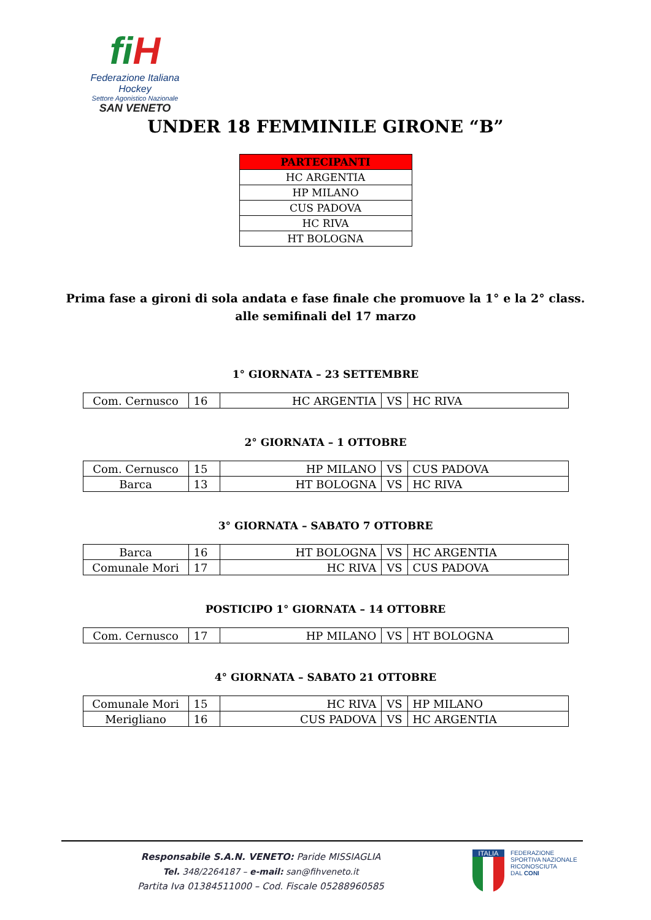fi H
Federazione Italiana Hockey
Settore Agonistico Nazionale
SAN VENETO
UNDER 18 FEMMINILE GIRONE “B”
| PARTECIPANTI |
| --- |
| HC ARGENTIA |
| HP MILANO |
| CUS PADOVA |
| HC RIVA |
| HT BOLOGNA |
Prima fase a gironi di sola andata e fase finale che promuove la 1° e la 2° class.
alle semifinali del 17 marzo
1° GIORNATA – 23 SETTEMBRE
| Com. Cernusco | 16 | HC ARGENTIA | VS | HC RIVA |
2° GIORNATA – 1 OTTOBRE
| Com. Cernusco | 15 | HP MILANO | VS | CUS PADOVA |
| Barca | 13 | HT BOLOGNA | VS | HC RIVA |
3° GIORNATA – SABATO 7 OTTOBRE
| Barca | 16 | HT BOLOGNA | VS | HC ARGENTIA |
| Comunale Mori | 17 | HC RIVA | VS | CUS PADOVA |
POSTICIPO 1° GIORNATA – 14 OTTOBRE
| Com. Cernusco | 17 | HP MILANO | VS | HT BOLOGNA |
4° GIORNATA – SABATO 21 OTTOBRE
| Comunale Mori | 15 | HC RIVA | VS | HP MILANO |
| Merigliano | 16 | CUS PADOVA | VS | HC ARGENTIA |
Responsabile S.A.N. VENETO: Paride MISSIAGLIA
Tel. 348/2264187 – e-mail: san@fihveneto.it
Partita Iva 01384511000 – Cod. Fiscale 05288960585
ITALIA
FEDERAZIONE
SPORTIVA NAZIONALE
RICONOSCIUTA
DAL CONI